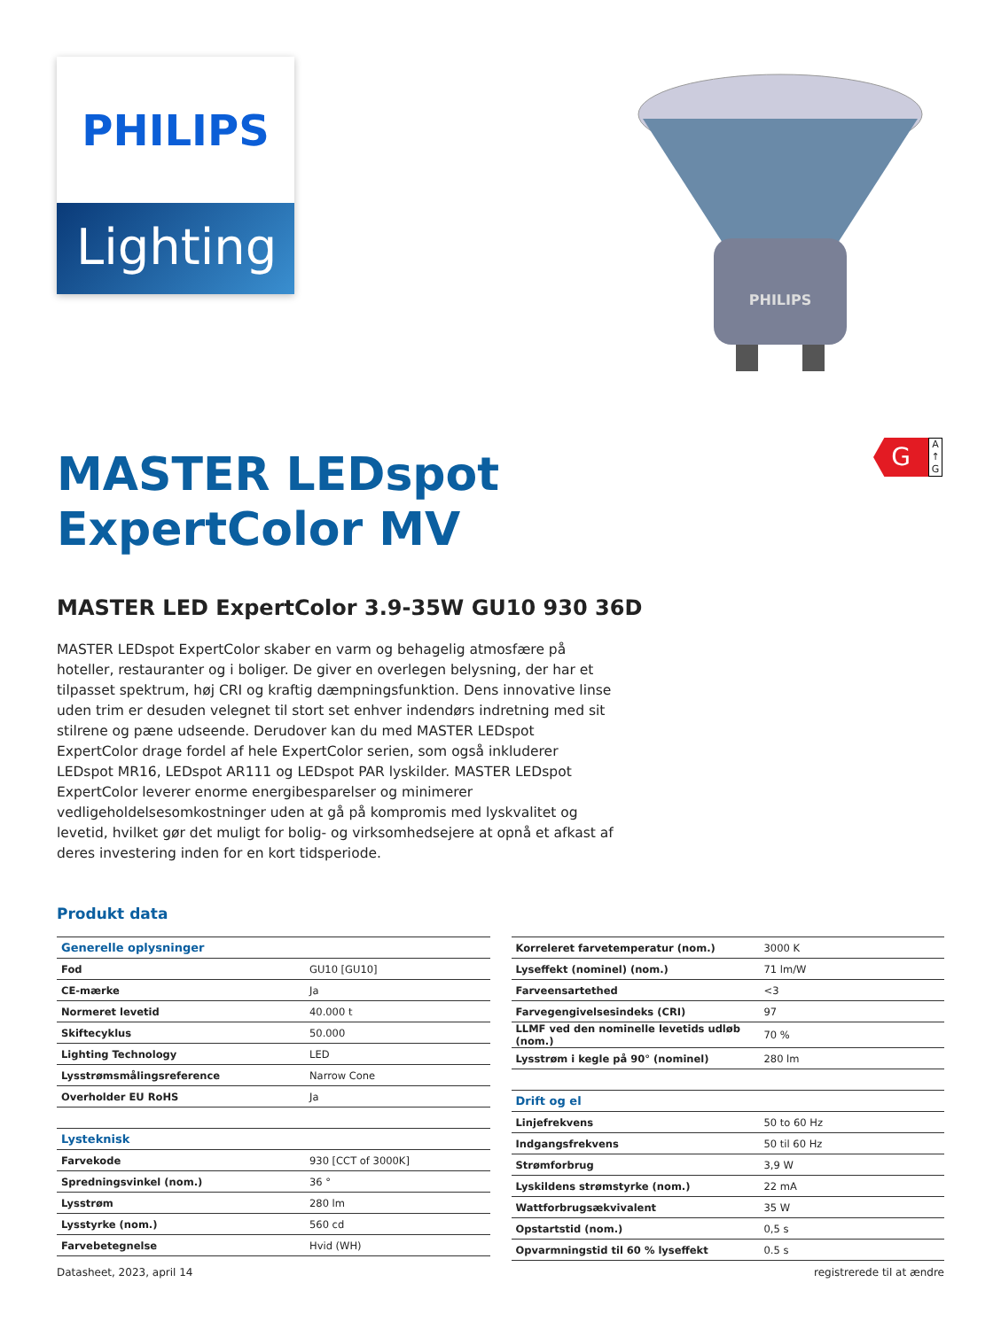PHILIPS
Lighting
PHILIPS
MASTER LEDspot
ExpertColor MV
G
A
↑
G
MASTER LED ExpertColor 3.9-35W GU10 930 36D
MASTER LEDspot ExpertColor skaber en varm og behagelig atmosfære på hoteller, restauranter og i boliger. De giver en overlegen belysning, der har et tilpasset spektrum, høj CRI og kraftig dæmpningsfunktion. Dens innovative linse uden trim er desuden velegnet til stort set enhver indendørs indretning med sit stilrene og pæne udseende. Derudover kan du med MASTER LEDspot ExpertColor drage fordel af hele ExpertColor serien, som også inkluderer LEDspot MR16, LEDspot AR111 og LEDspot PAR lyskilder. MASTER LEDspot ExpertColor leverer enorme energibesparelser og minimerer vedligeholdelsesomkostninger uden at gå på kompromis med lyskvalitet og levetid, hvilket gør det muligt for bolig- og virksomhedsejere at opnå et afkast af deres investering inden for en kort tidsperiode.
Produkt data
| Generelle oplysninger | |
| Fod | GU10 [GU10] |
| CE-mærke | Ja |
| Normeret levetid | 40.000 t |
| Skiftecyklus | 50.000 |
| Lighting Technology | LED |
| Lysstrømsmålingsreference | Narrow Cone |
| Overholder EU RoHS | Ja |
| Lysteknisk | |
| Farvekode | 930 [CCT of 3000K] |
| Spredningsvinkel (nom.) | 36 ° |
| Lysstrøm | 280 lm |
| Lysstyrke (nom.) | 560 cd |
| Farvebetegnelse | Hvid (WH) |
| Korreleret farvetemperatur (nom.) | 3000 K |
| Lyseffekt (nominel) (nom.) | 71 lm/W |
| Farveensartethed | <3 |
| Farvegengivelsesindeks (CRI) | 97 |
| LLMF ved den nominelle levetids udløb (nom.) | 70 % |
| Lysstrøm i kegle på 90° (nominel) | 280 lm |
| Drift og el | |
| Linjefrekvens | 50 to 60 Hz |
| Indgangsfrekvens | 50 til 60 Hz |
| Strømforbrug | 3,9 W |
| Lyskildens strømstyrke (nom.) | 22 mA |
| Wattforbrugsækvivalent | 35 W |
| Opstartstid (nom.) | 0,5 s |
| Opvarmningstid til 60 % lyseffekt | 0.5 s |
Datasheet, 2023, april 14 registrerede til at ændre